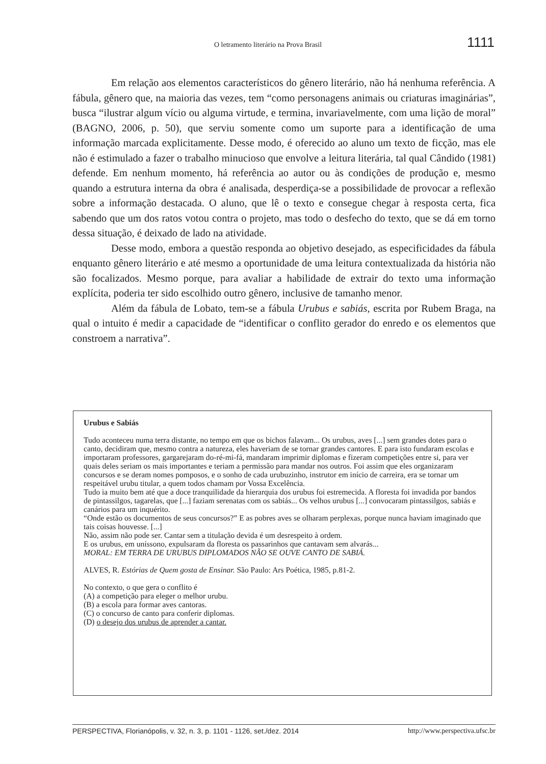O letramento literário na Prova Brasil 1111
Em relação aos elementos característicos do gênero literário, não há nenhuma referência. A fábula, gênero que, na maioria das vezes, tem “como personagens animais ou criaturas imaginárias”, busca “ilustrar algum vício ou alguma virtude, e termina, invariavelmente, com uma lição de moral” (BAGNO, 2006, p. 50), que serviu somente como um suporte para a identificação de uma informação marcada explicitamente. Desse modo, é oferecido ao aluno um texto de ficção, mas ele não é estimulado a fazer o trabalho minucioso que envolve a leitura literária, tal qual Cândido (1981) defende. Em nenhum momento, há referência ao autor ou às condições de produção e, mesmo quando a estrutura interna da obra é analisada, desperdiça-se a possibilidade de provocar a reflexão sobre a informação destacada. O aluno, que lê o texto e consegue chegar à resposta certa, fica sabendo que um dos ratos votou contra o projeto, mas todo o desfecho do texto, que se dá em torno dessa situação, é deixado de lado na atividade.
Desse modo, embora a questão responda ao objetivo desejado, as especificidades da fábula enquanto gênero literário e até mesmo a oportunidade de uma leitura contextualizada da história não são focalizados. Mesmo porque, para avaliar a habilidade de extrair do texto uma informação explícita, poderia ter sido escolhido outro gênero, inclusive de tamanho menor.
Além da fábula de Lobato, tem-se a fábula Urubus e sabiás, escrita por Rubem Braga, na qual o intuito é medir a capacidade de “identificar o conflito gerador do enredo e os elementos que constroem a narrativa”.
Urubus e Sabiás
Tudo aconteceu numa terra distante, no tempo em que os bichos falavam... Os urubus, aves [...] sem grandes dotes para o canto, decidiram que, mesmo contra a natureza, eles haveriam de se tornar grandes cantores. E para isto fundaram escolas e importaram professores, gargarejaram do-ré-mi-fá, mandaram imprimir diplomas e fizeram competições entre si, para ver quais deles seriam os mais importantes e teriam a permissão para mandar nos outros. Foi assim que eles organizaram concursos e se deram nomes pomposos, e o sonho de cada urubuzinho, instrutor em início de carreira, era se tornar um respeitável urubu titular, a quem todos chamam por Vossa Excelência.
Tudo ia muito bem até que a doce tranquilidade da hierarquia dos urubus foi estremecida. A floresta foi invadida por bandos de pintassilgos, tagarelas, que [...] faziam serenatas com os sabiás... Os velhos urubus [...] convocaram pintassilgos, sabiás e canários para um inquérito.
“Onde estão os documentos de seus concursos?” E as pobres aves se olharam perplexas, porque nunca haviam imaginado que tais coisas houvesse. [...]
Não, assim não pode ser. Cantar sem a titulação devida é um desrespeito à ordem.
E os urubus, em uníssono, expulsaram da floresta os passarinhos que cantavam sem alvarás...
MORAL: EM TERRA DE URUBUS DIPLOMADOS NÃO SE OUVE CANTO DE SABIÁ.
ALVES, R. Estórias de Quem gosta de Ensinar. São Paulo: Ars Poética, 1985, p.81-2.
No contexto, o que gera o conflito é
(A) a competição para eleger o melhor urubu.
(B) a escola para formar aves cantoras.
(C) o concurso de canto para conferir diplomas.
(D) o desejo dos urubus de aprender a cantar.
PERSPECTIVA, Florianópolis, v. 32, n. 3, p. 1101 - 1126, set./dez. 2014 http://www.perspectiva.ufsc.br